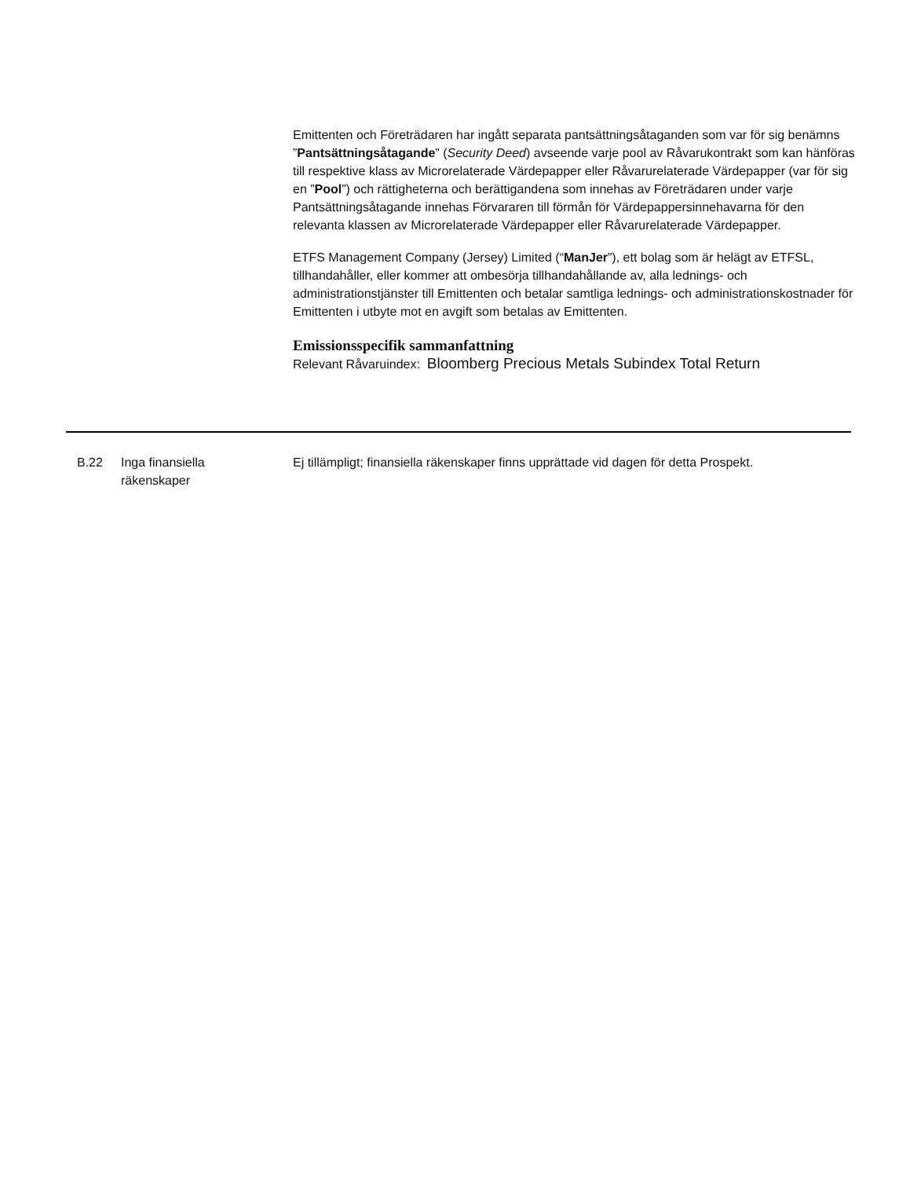Emittenten och Företrädaren har ingått separata pantsättningsåtaganden som var för sig benämns ”Pantsättningsåtagande” (Security Deed) avseende varje pool av Råvarukontrakt som kan hänföras till respektive klass av Microrelaterade Värdepapper eller Råvarurelaterade Värdepapper (var för sig en ”Pool”) och rättigheterna och berättigandena som innehas av Företrädaren under varje Pantsättningsåtagande innehas Förvararen till förmån för Värdepappersinnehavarna för den relevanta klassen av Microrelaterade Värdepapper eller Råvarurelaterade Värdepapper.
ETFS Management Company (Jersey) Limited (“ManJer”), ett bolag som är helägt av ETFSL, tillhandahåller, eller kommer att ombesörja tillhandahållande av, alla lednings- och administrationstjänster till Emittenten och betalar samtliga lednings- och administrationskostnader för Emittenten i utbyte mot en avgift som betalas av Emittenten.
Emissionsspecifik sammanfattning
Relevant Råvaruindex: Bloomberg Precious Metals Subindex Total Return
| B.22 | Inga finansiella räkenskaper | Ej tillämpligt; finansiella räkenskaper finns upprättade vid dagen för detta Prospekt. |